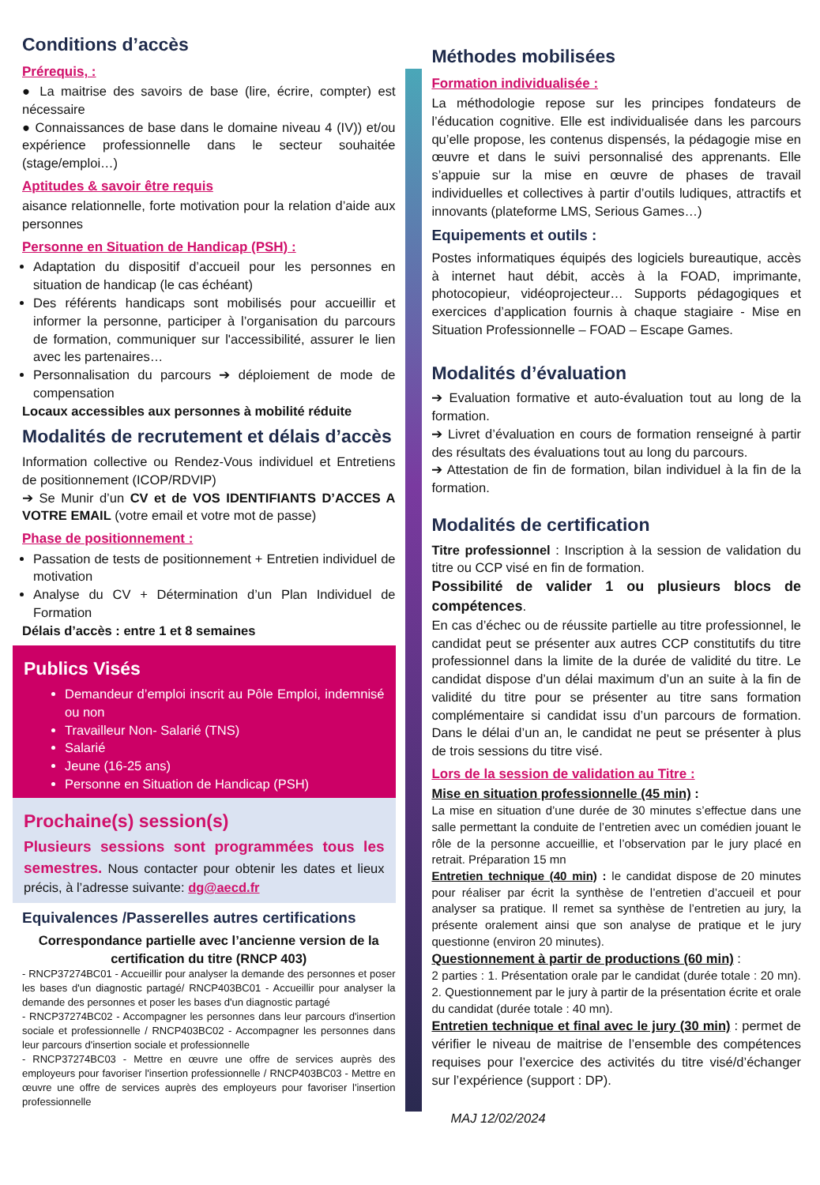Conditions d’accès
Prérequis, :
● La maitrise des savoirs de base (lire, écrire, compter) est nécessaire
● Connaissances de base dans le domaine niveau 4 (IV)) et/ou expérience professionnelle dans le secteur souhaitée (stage/emploi…)
Aptitudes & savoir être requis
aisance relationnelle, forte motivation pour la relation d’aide aux personnes
Personne en Situation de Handicap (PSH) :
Adaptation du dispositif d’accueil pour les personnes en situation de handicap (le cas échéant)
Des référents handicaps sont mobilisés pour accueillir et informer la personne, participer à l’organisation du parcours de formation, communiquer sur l'accessibilité, assurer le lien avec les partenaires…
Personnalisation du parcours ➔ déploiement de mode de compensation
Locaux accessibles aux personnes à mobilité réduite
Modalités de recrutement et délais d’accès
Information collective ou Rendez-Vous individuel et Entretiens de positionnement (ICOP/RDVIP)
➔ Se Munir d’un CV et de VOS IDENTIFIANTS D’ACCES A VOTRE EMAIL (votre email et votre mot de passe)
Phase de positionnement :
Passation de tests de positionnement + Entretien individuel de motivation
Analyse du CV + Détermination d’un Plan Individuel de Formation
Délais d’accès : entre 1 et 8 semaines
Publics Visés
Demandeur d’emploi inscrit au Pôle Emploi, indemnisé ou non
Travailleur Non- Salarié (TNS)
Salarié
Jeune (16-25 ans)
Personne en Situation de Handicap (PSH)
Prochaine(s) session(s)
Plusieurs sessions sont programmées tous les semestres. Nous contacter pour obtenir les dates et lieux précis, à l’adresse suivante: dg@aecd.fr
Equivalences /Passerelles autres certifications
Correspondance partielle avec l’ancienne version de la certification du titre (RNCP 403)
- RNCP37274BC01 - Accueillir pour analyser la demande des personnes et poser les bases d'un diagnostic partagé/ RNCP403BC01 - Accueillir pour analyser la demande des personnes et poser les bases d'un diagnostic partagé
- RNCP37274BC02 - Accompagner les personnes dans leur parcours d'insertion sociale et professionnelle / RNCP403BC02 - Accompagner les personnes dans leur parcours d'insertion sociale et professionnelle
- RNCP37274BC03 - Mettre en œuvre une offre de services auprès des employeurs pour favoriser l'insertion professionnelle / RNCP403BC03 - Mettre en œuvre une offre de services auprès des employeurs pour favoriser l'insertion professionnelle
Méthodes mobilisées
Formation individualisée :
La méthodologie repose sur les principes fondateurs de l’éducation cognitive. Elle est individualisée dans les parcours qu’elle propose, les contenus dispensés, la pédagogie mise en œuvre et dans le suivi personnalisé des apprenants. Elle s’appuie sur la mise en œuvre de phases de travail individuelles et collectives à partir d’outils ludiques, attractifs et innovants (plateforme LMS, Serious Games…)
Equipements et outils :
Postes informatiques équipés des logiciels bureautique, accès à internet haut débit, accès à la FOAD, imprimante, photocopieur, vidéoprojecteur… Supports pédagogiques et exercices d’application fournis à chaque stagiaire - Mise en Situation Professionnelle – FOAD – Escape Games.
Modalités d’évaluation
➔ Evaluation formative et auto-évaluation tout au long de la formation.
➔ Livret d’évaluation en cours de formation renseigné à partir des résultats des évaluations tout au long du parcours.
➔ Attestation de fin de formation, bilan individuel à la fin de la formation.
Modalités de certification
Titre professionnel : Inscription à la session de validation du titre ou CCP visé en fin de formation.
Possibilité de valider 1 ou plusieurs blocs de compétences.
En cas d’échec ou de réussite partielle au titre professionnel, le candidat peut se présenter aux autres CCP constitutifs du titre professionnel dans la limite de la durée de validité du titre. Le candidat dispose d’un délai maximum d’un an suite à la fin de validité du titre pour se présenter au titre sans formation complémentaire si candidat issu d’un parcours de formation. Dans le délai d’un an, le candidat ne peut se présenter à plus de trois sessions du titre visé.
Lors de la session de validation au Titre :
Mise en situation professionnelle (45 min) :
La mise en situation d’une durée de 30 minutes s’effectue dans une salle permettant la conduite de l’entretien avec un comédien jouant le rôle de la personne accueillie, et l’observation par le jury placé en retrait. Préparation 15 mn
Entretien technique (40 min) : le candidat dispose de 20 minutes pour réaliser par écrit la synthèse de l’entretien d’accueil et pour analyser sa pratique. Il remet sa synthèse de l’entretien au jury, la présente oralement ainsi que son analyse de pratique et le jury questionne (environ 20 minutes).
Questionnement à partir de productions (60 min) :
2 parties : 1. Présentation orale par le candidat (durée totale : 20 mn). 2. Questionnement par le jury à partir de la présentation écrite et orale du candidat (durée totale : 40 mn).
Entretien technique et final avec le jury (30 min) : permet de vérifier le niveau de maitrise de l’ensemble des compétences requises pour l’exercice des activités du titre visé/d’échanger sur l’expérience (support : DP).
MAJ 12/02/2024